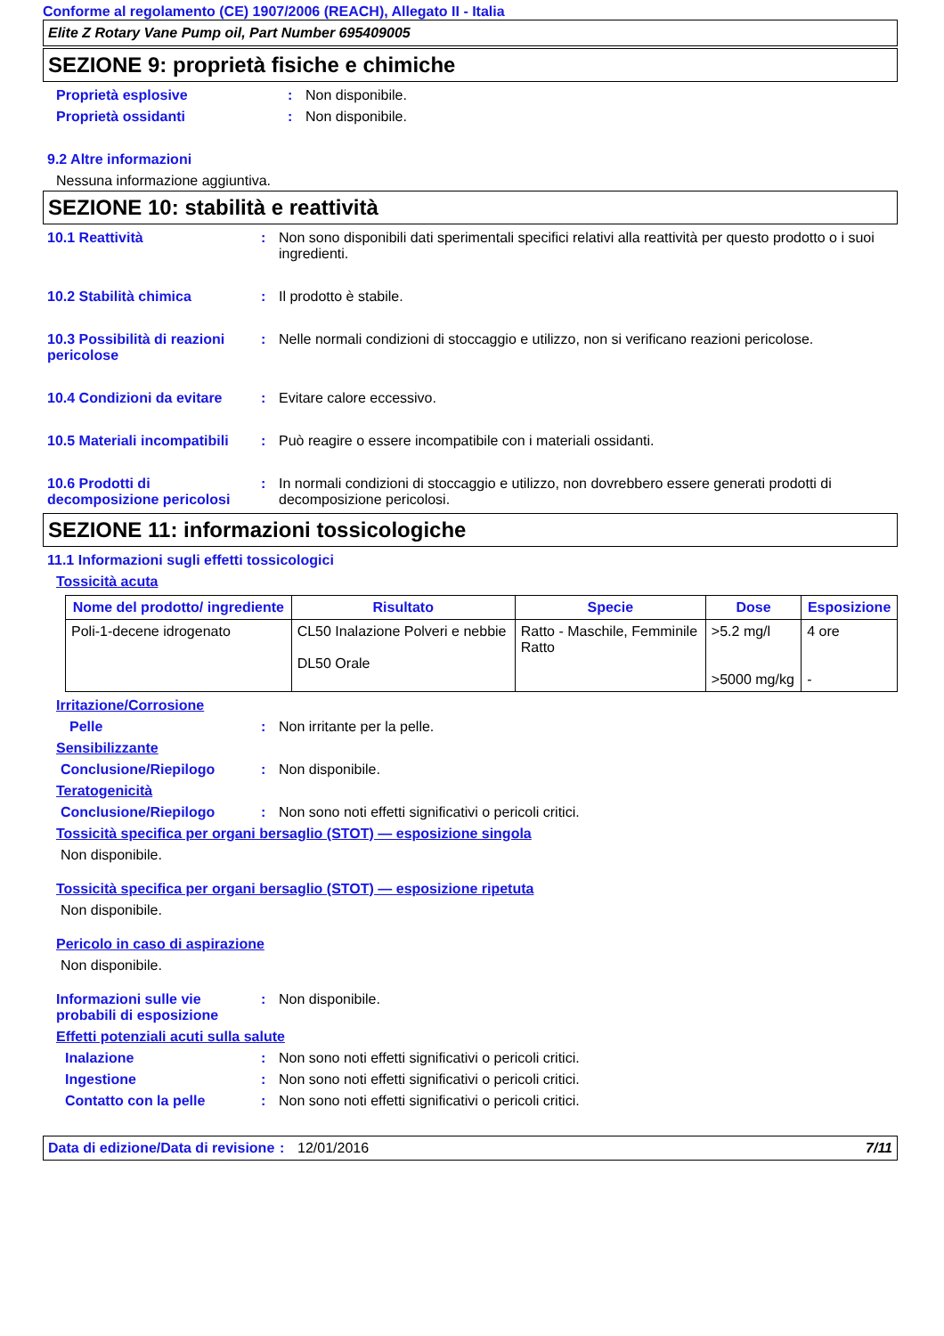Conforme al regolamento (CE) 1907/2006 (REACH), Allegato II - Italia
Elite Z Rotary Vane Pump oil, Part Number 695409005
SEZIONE 9: proprietà fisiche e chimiche
Proprietà esplosive : Non disponibile.
Proprietà ossidanti : Non disponibile.
9.2 Altre informazioni
Nessuna informazione aggiuntiva.
SEZIONE 10: stabilità e reattività
10.1 Reattività : Non sono disponibili dati sperimentali specifici relativi alla reattività per questo prodotto o i suoi ingredienti.
10.2 Stabilità chimica : Il prodotto è stabile.
10.3 Possibilità di reazioni pericolose
: Nelle normali condizioni di stoccaggio e utilizzo, non si verificano reazioni pericolose.
10.4 Condizioni da evitare
: Evitare calore eccessivo.
10.5 Materiali incompatibili
: Può reagire o essere incompatibile con i materiali ossidanti.
10.6 Prodotti di decomposizione pericolosi
: In normali condizioni di stoccaggio e utilizzo, non dovrebbero essere generati prodotti di decomposizione pericolosi.
SEZIONE 11: informazioni tossicologiche
11.1 Informazioni sugli effetti tossicologici
Tossicità acuta
| Nome del prodotto/ ingrediente | Risultato | Specie | Dose | Esposizione |
| --- | --- | --- | --- | --- |
| Poli-1-decene idrogenato | CL50 Inalazione Polveri e nebbie DL50 Orale | Ratto - Maschile, Femminile Ratto | >5.2 mg/l >5000 mg/kg | 4 ore - |
Irritazione/Corrosione
Pelle : Non irritante per la pelle.
Sensibilizzante
Conclusione/Riepilogo : Non disponibile.
Teratogenicità
Conclusione/Riepilogo : Non sono noti effetti significativi o pericoli critici.
Tossicità specifica per organi bersaglio (STOT) — esposizione singola
Non disponibile.
Tossicità specifica per organi bersaglio (STOT) — esposizione ripetuta
Non disponibile.
Pericolo in caso di aspirazione
Non disponibile.
Informazioni sulle vie probabili di esposizione
: Non disponibile.
Effetti potenziali acuti sulla salute
Inalazione : Non sono noti effetti significativi o pericoli critici.
Ingestione : Non sono noti effetti significativi o pericoli critici.
Contatto con la pelle : Non sono noti effetti significativi o pericoli critici.
Data di edizione/Data di revisione
: 12/01/2016 7/11